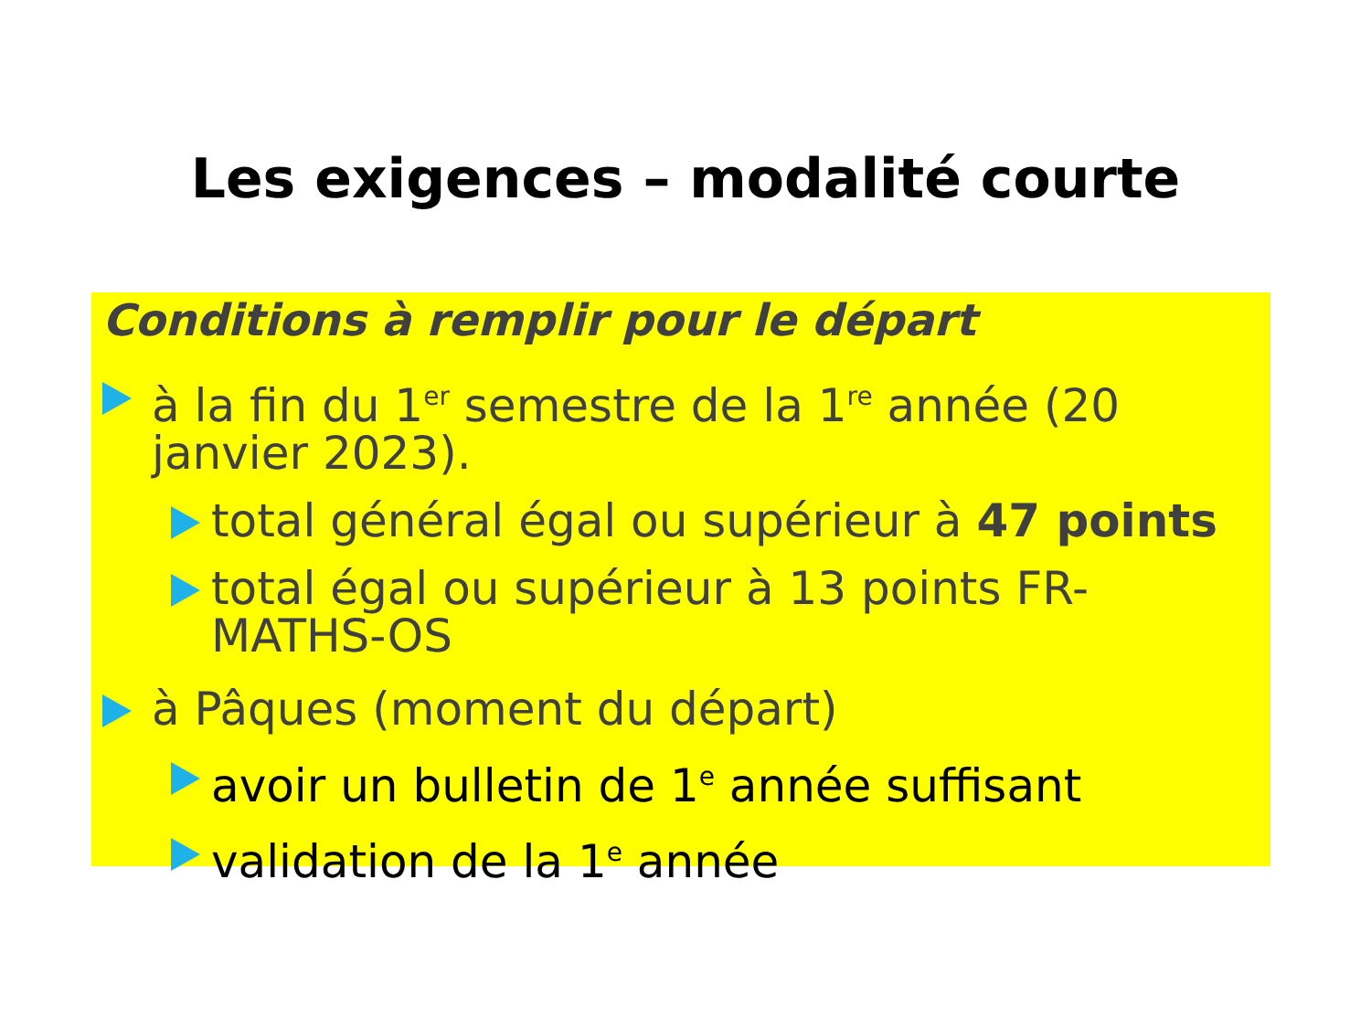Les exigences – modalité courte
Conditions à remplir pour le départ
à la fin du 1<sup>er</sup> semestre de la 1<sup>re</sup> année (20 janvier 2023).
total général égal ou supérieur à 47 points
total égal ou supérieur à 13 points FR-MATHS-OS
à Pâques (moment du départ)
avoir un bulletin de 1<sup>e</sup> année suffisant
validation de la 1<sup>e</sup> année